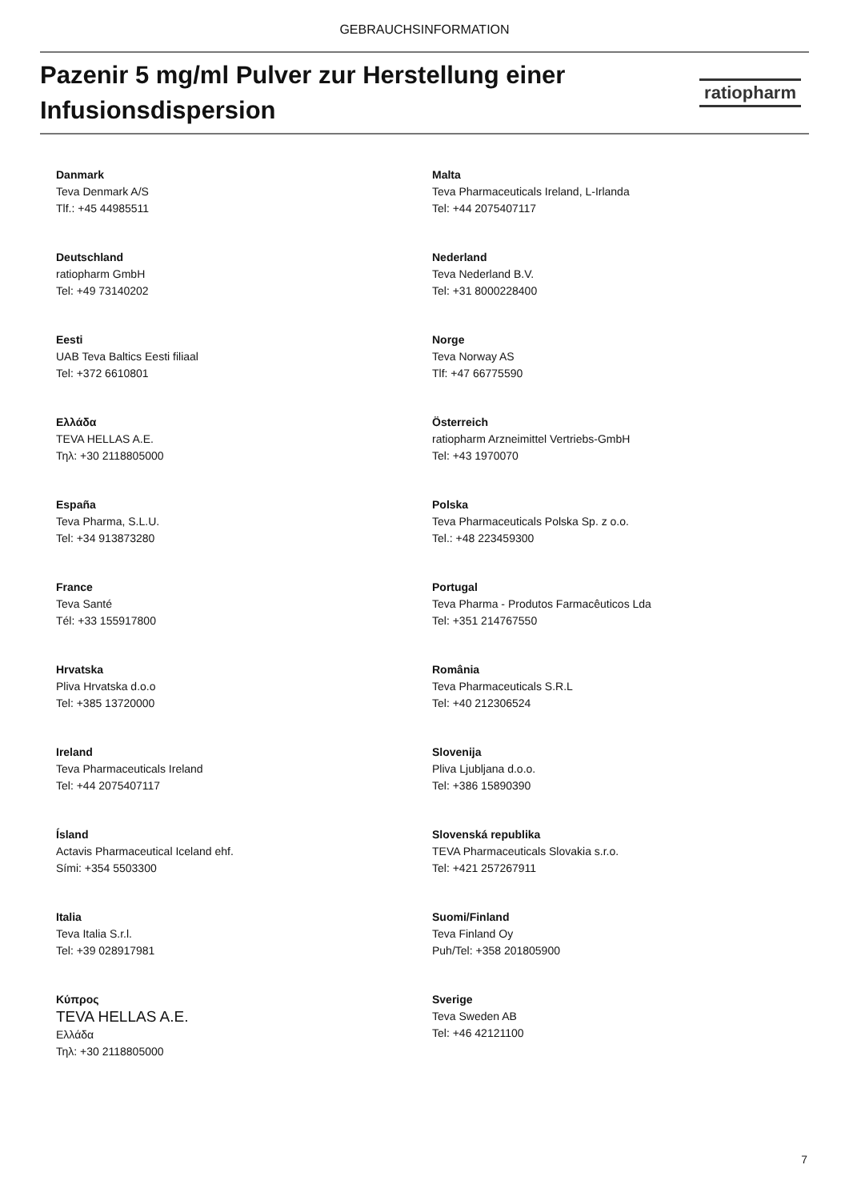GEBRAUCHSINFORMATION
Pazenir 5 mg/ml Pulver zur Herstellung einer
Infusionsdispersion
ratiopharm
| Danmark Teva Denmark A/S Tlf.: +45 44985511 | Malta Teva Pharmaceuticals Ireland, L-Irlanda Tel: +44 2075407117 |
| Deutschland ratiopharm GmbH Tel: +49 73140202 | Nederland Teva Nederland B.V. Tel: +31 8000228400 |
| Eesti UAB Teva Baltics Eesti filiaal Tel: +372 6610801 | Norge Teva Norway AS Tlf: +47 66775590 |
| Ελλάδα TEVA HELLAS A.E. Τηλ: +30 2118805000 | Österreich ratiopharm Arzneimittel Vertriebs-GmbH Tel: +43 1970070 |
| España Teva Pharma, S.L.U. Tel: +34 913873280 | Polska Teva Pharmaceuticals Polska Sp. z o.o. Tel.: +48 223459300 |
| France Teva Santé Tél: +33 155917800 | Portugal Teva Pharma - Produtos Farmacêuticos Lda Tel: +351 214767550 |
| Hrvatska Pliva Hrvatska d.o.o Tel: +385 13720000 | România Teva Pharmaceuticals S.R.L Tel: +40 212306524 |
| Ireland Teva Pharmaceuticals Ireland Tel: +44 2075407117 | Slovenija Pliva Ljubljana d.o.o. Tel: +386 15890390 |
| Ísland Actavis Pharmaceutical Iceland ehf. Sími: +354 5503300 | Slovenská republika TEVA Pharmaceuticals Slovakia s.r.o. Tel: +421 257267911 |
| Italia Teva Italia S.r.l. Tel: +39 028917981 | Suomi/Finland Teva Finland Oy Puh/Tel: +358 201805900 |
| Κύπρος TEVA HELLAS A.E. Ελλάδα Τηλ: +30 2118805000 | Sverige Teva Sweden AB Tel: +46 42121100 |
7